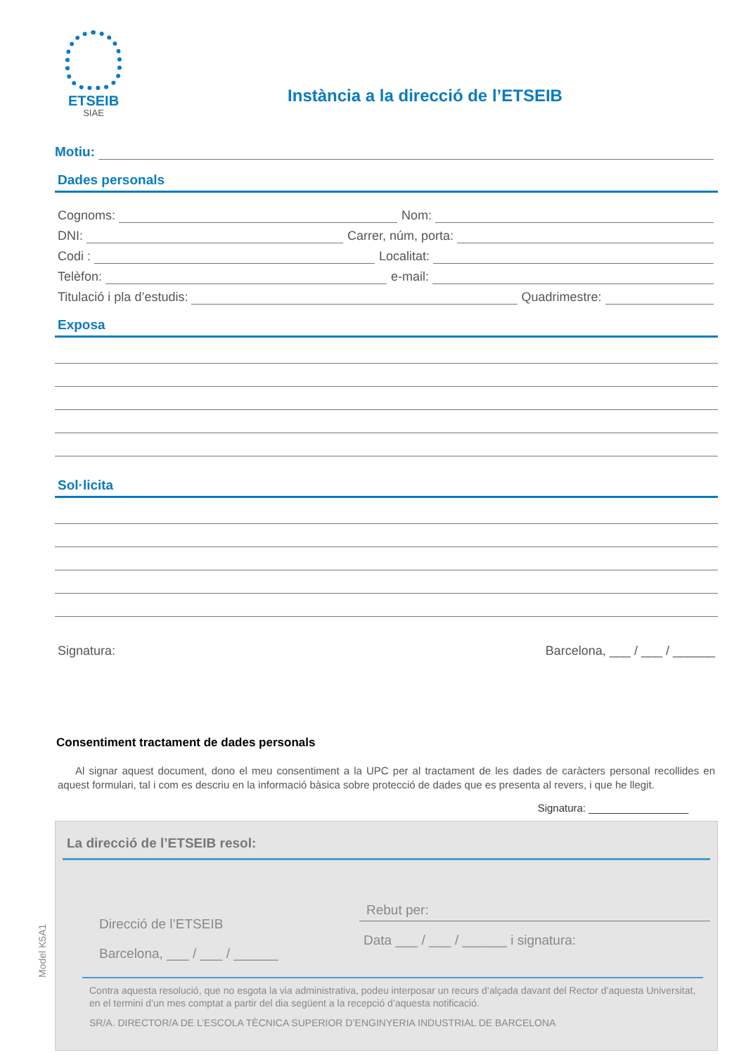ETSEIB
SIAE
Instància a la direcció de l’ETSEIB
Motiu:
Dades personals
Cognoms: Nom:
DNI: Carrer, núm, porta:
Codi : Localitat:
Telèfon: e-mail:
Titulació i pla d’estudis: Quadrimestre:
Exposa
Sol·licita
Signatura: Barcelona, ___ / ___ / ______
Consentiment tractament de dades personals
Al signar aquest document, dono el meu consentiment a la UPC per al tractament de les dades de caràcters personal recollides en aquest formulari, tal i com es descriu en la informació bàsica sobre protecció de dades que es presenta al revers, i que he llegit.
Signatura: _________________
La direcció de l’ETSEIB resol:
Direcció de l’ETSEIB
Barcelona, ___ / ___ / ______
Rebut per:
Data ___ / ___ / ______ i signatura:
Contra aquesta resolució, que no esgota la via administrativa, podeu interposar un recurs d’alçada davant del Rector d’aquesta Universitat, en el termini d’un mes comptat a partir del dia següent a la recepció d’aquesta notificació.
SR/A. DIRECTOR/A DE L’ESCOLA TÈCNICA SUPERIOR D’ENGINYERIA INDUSTRIAL DE BARCELONA
Model K5A1